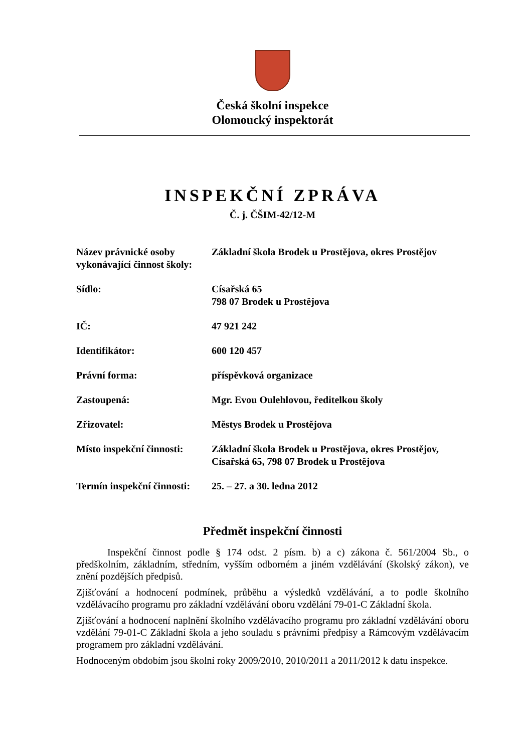Česká školní inspekce
Olomoucký inspektorát
INSPEKČNÍ ZPRÁVA
Č. j. ČŠIM-42/12-M
| Název právnické osoby vykonávající činnost školy: | Základní škola Brodek u Prostějova, okres Prostějov |
| Sídlo: | Císařská 65 798 07 Brodek u Prostějova |
| IČ: | 47 921 242 |
| Identifikátor: | 600 120 457 |
| Právní forma: | příspěvková organizace |
| Zastoupená: | Mgr. Evou Oulehlovou, ředitelkou školy |
| Zřizovatel: | Městys Brodek u Prostějova |
| Místo inspekční činnosti: | Základní škola Brodek u Prostějova, okres Prostějov, Císařská 65, 798 07 Brodek u Prostějova |
| Termín inspekční činnosti: | 25. – 27. a 30. ledna 2012 |
Předmět inspekční činnosti
Inspekční činnost podle § 174 odst. 2 písm. b) a c) zákona č. 561/2004 Sb., o předškolním, základním, středním, vyšším odborném a jiném vzdělávání (školský zákon), ve znění pozdějších předpisů.
Zjišťování a hodnocení podmínek, průběhu a výsledků vzdělávání, a to podle školního vzdělávacího programu pro základní vzdělávání oboru vzdělání 79-01-C Základní škola.
Zjišťování a hodnocení naplnění školního vzdělávacího programu pro základní vzdělávání oboru vzdělání 79-01-C Základní škola a jeho souladu s právními předpisy a Rámcovým vzdělávacím programem pro základní vzdělávání.
Hodnoceným obdobím jsou školní roky 2009/2010, 2010/2011 a 2011/2012 k datu inspekce.